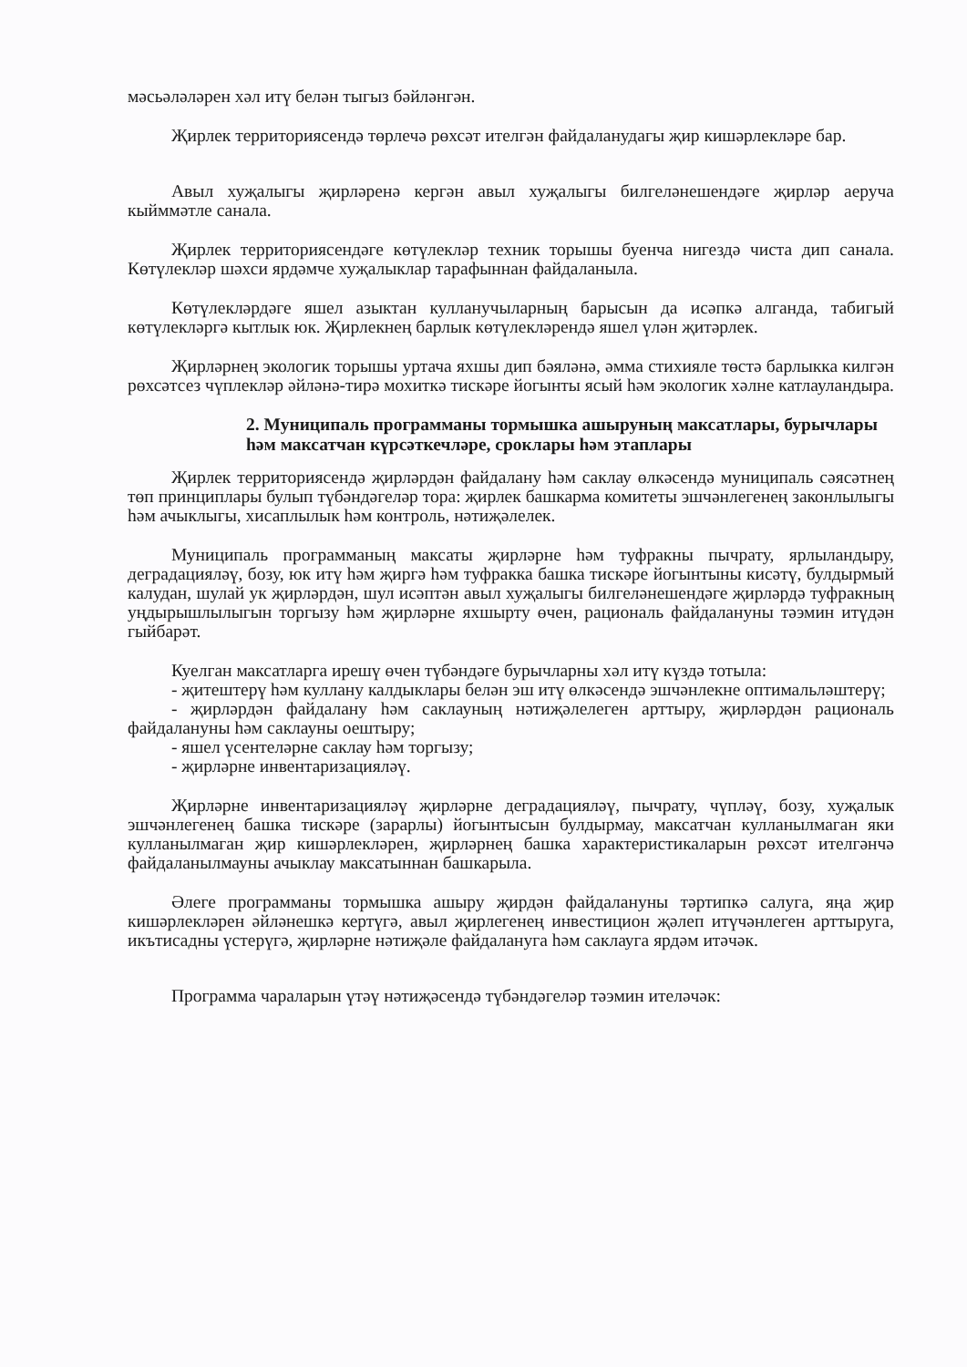мәсьәләләрен хәл итү белән тыгыз бәйләнгән.
Җирлек территориясендә төрлечә рөхсәт ителгән файдаланудагы җир кишәрлекләре бар.
Авыл хуҗалыгы җирләренә кергән авыл хуҗалыгы билгеләнешендәге җирләр аеруча кыйммәтле санала.
Җирлек территориясендәге көтүлекләр техник торышы буенча нигездә чиста дип санала. Көтүлекләр шәхси ярдәмче хуҗалыклар тарафыннан файдаланыла.
Көтүлекләрдәге яшел азыктан кулланучыларның барысын да исәпкә алганда, табигый көтүлекләргә кытлык юк. Җирлекнең барлык көтүлекләрендә яшел үлән җитәрлек.
Җирләрнең экологик торышы уртача яхшы дип бәяләнә, әмма стихияле төстә барлыкка килгән рөхсәтсез чүплекләр әйләнә-тирә мохиткә тискәре йогынты ясый һәм экологик хәлне катлауландыра.
2. Муниципаль программаны тормышка ашыруның максатлары, бурычлары һәм максатчан күрсәткечләре, сроклары һәм этаплары
Җирлек территориясендә җирләрдән файдалану һәм саклау өлкәсендә муниципаль сәясәтнең төп принциплары булып түбәндәгеләр тора: җирлек башкарма комитеты эшчәнлегенең законлылыгы һәм ачыклыгы, хисаплылык һәм контроль, нәтиҗәлелек.
Муниципаль программаның максаты җирләрне һәм туфракны пычрату, ярлыландыру, деградацияләү, бозу, юк итү һәм җиргә һәм туфракка башка тискәре йогынтыны кисәтү, булдырмый калудан, шулай ук җирләрдән, шул исәптән авыл хуҗалыгы билгеләнешендәге җирләрдә туфракның уңдырышлылыгын торгызу һәм җирләрне яхшырту өчен, рациональ файдалануны тәэмин итүдән гыйбарәт.
Куелган максатларга ирешү өчен түбәндәге бурычларны хәл итү күздә тотыла:
- җитештерү һәм куллану калдыклары белән эш итү өлкәсендә эшчәнлекне оптимальләштерү;
- җирләрдән файдалану һәм саклауның нәтиҗәлелеген арттыру, җирләрдән рациональ файдалануны һәм саклауны оештыру;
- яшел үсентеләрне саклау һәм торгызу;
- җирләрне инвентаризацияләү.
Җирләрне инвентаризацияләү җирләрне деградацияләү, пычрату, чүпләү, бозу, хуҗалык эшчәнлегенең башка тискәре (зарарлы) йогынтысын булдырмау, максатчан кулланылмаган яки кулланылмаган җир кишәрлекләрен, җирләрнең башка характеристикаларын рөхсәт ителгәнчә файдаланылмауны ачыклау максатыннан башкарыла.
Әлеге программаны тормышка ашыру җирдән файдалануны тәртипкә салуга, яңа җир кишәрлекләрен әйләнешкә кертүгә, авыл җирлегенең инвестицион җәлеп итүчәнлеген арттыруга, икътисадны үстерүгә, җирләрне нәтиҗәле файдалануга һәм саклауга ярдәм итәчәк.
Программа чараларын үтәү нәтиҗәсендә түбәндәгеләр тәэмин ителәчәк: